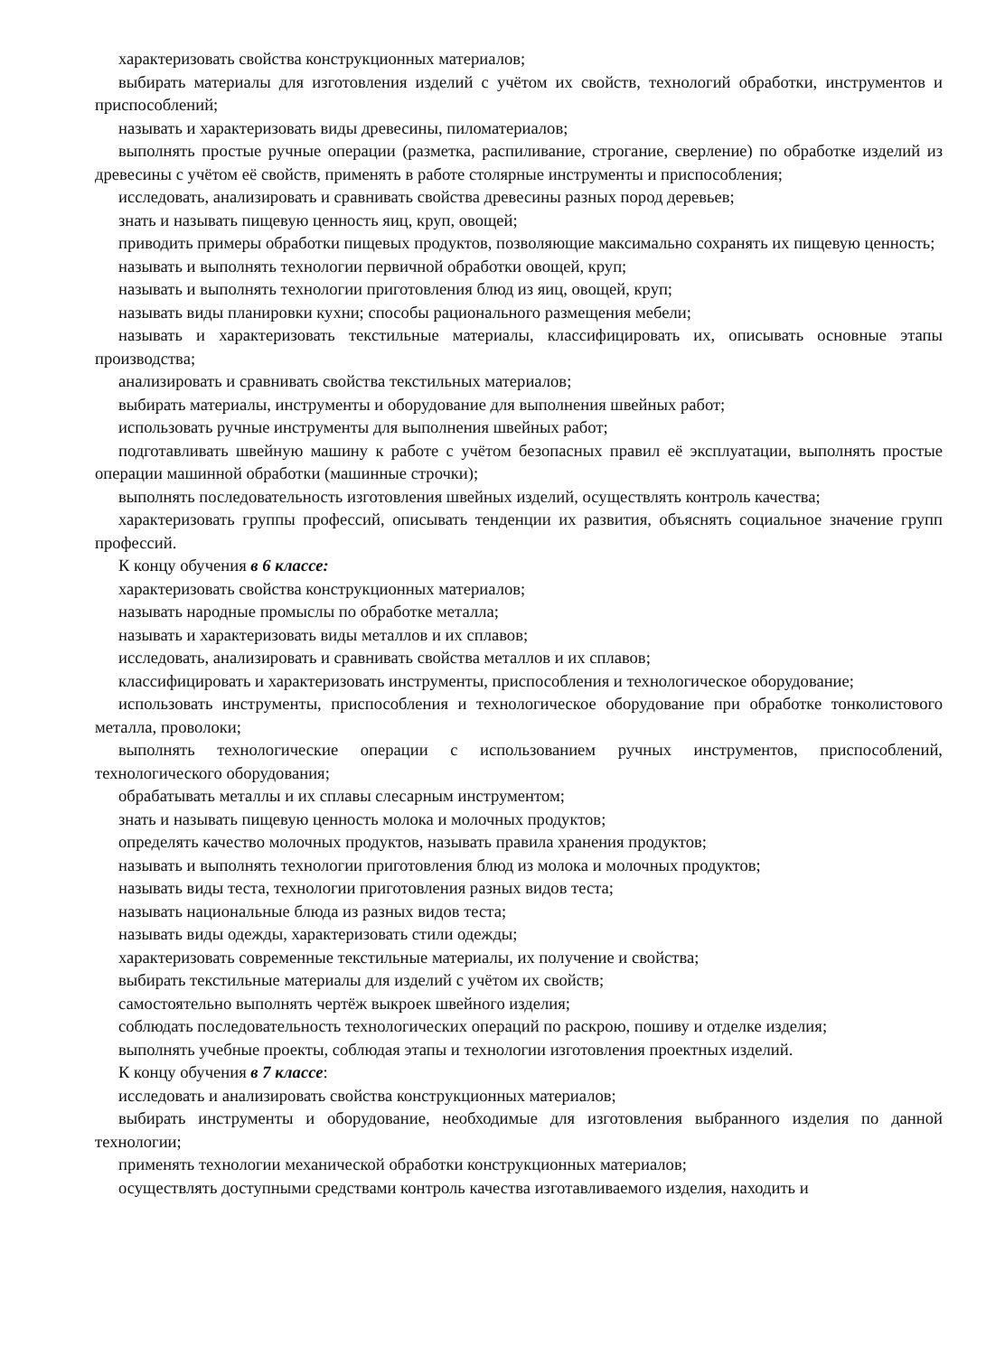характеризовать свойства конструкционных материалов;
выбирать материалы для изготовления изделий с учётом их свойств, технологий обработки, инструментов и приспособлений;
называть и характеризовать виды древесины, пиломатериалов;
выполнять простые ручные операции (разметка, распиливание, строгание, сверление) по обработке изделий из древесины с учётом её свойств, применять в работе столярные инструменты и приспособления;
исследовать, анализировать и сравнивать свойства древесины разных пород деревьев;
знать и называть пищевую ценность яиц, круп, овощей;
приводить примеры обработки пищевых продуктов, позволяющие максимально сохранять их пищевую ценность;
называть и выполнять технологии первичной обработки овощей, круп;
называть и выполнять технологии приготовления блюд из яиц, овощей, круп;
называть виды планировки кухни; способы рационального размещения мебели;
называть и характеризовать текстильные материалы, классифицировать их, описывать основные этапы производства;
анализировать и сравнивать свойства текстильных материалов;
выбирать материалы, инструменты и оборудование для выполнения швейных работ;
использовать ручные инструменты для выполнения швейных работ;
подготавливать швейную машину к работе с учётом безопасных правил её эксплуатации, выполнять простые операции машинной обработки (машинные строчки);
выполнять последовательность изготовления швейных изделий, осуществлять контроль качества;
характеризовать группы профессий, описывать тенденции их развития, объяснять социальное значение групп профессий.
К концу обучения в 6 классе:
характеризовать свойства конструкционных материалов;
называть народные промыслы по обработке металла;
называть и характеризовать виды металлов и их сплавов;
исследовать, анализировать и сравнивать свойства металлов и их сплавов;
классифицировать и характеризовать инструменты, приспособления и технологическое оборудование;
использовать инструменты, приспособления и технологическое оборудование при обработке тонколистового металла, проволоки;
выполнять технологические операции с использованием ручных инструментов, приспособлений, технологического оборудования;
обрабатывать металлы и их сплавы слесарным инструментом;
знать и называть пищевую ценность молока и молочных продуктов;
определять качество молочных продуктов, называть правила хранения продуктов;
называть и выполнять технологии приготовления блюд из молока и молочных продуктов;
называть виды теста, технологии приготовления разных видов теста;
называть национальные блюда из разных видов теста;
называть виды одежды, характеризовать стили одежды;
характеризовать современные текстильные материалы, их получение и свойства;
выбирать текстильные материалы для изделий с учётом их свойств;
самостоятельно выполнять чертёж выкроек швейного изделия;
соблюдать последовательность технологических операций по раскрою, пошиву и отделке изделия;
выполнять учебные проекты, соблюдая этапы и технологии изготовления проектных изделий.
К концу обучения в 7 классе:
исследовать и анализировать свойства конструкционных материалов;
выбирать инструменты и оборудование, необходимые для изготовления выбранного изделия по данной технологии;
применять технологии механической обработки конструкционных материалов;
осуществлять доступными средствами контроль качества изготавливаемого изделия, находить и